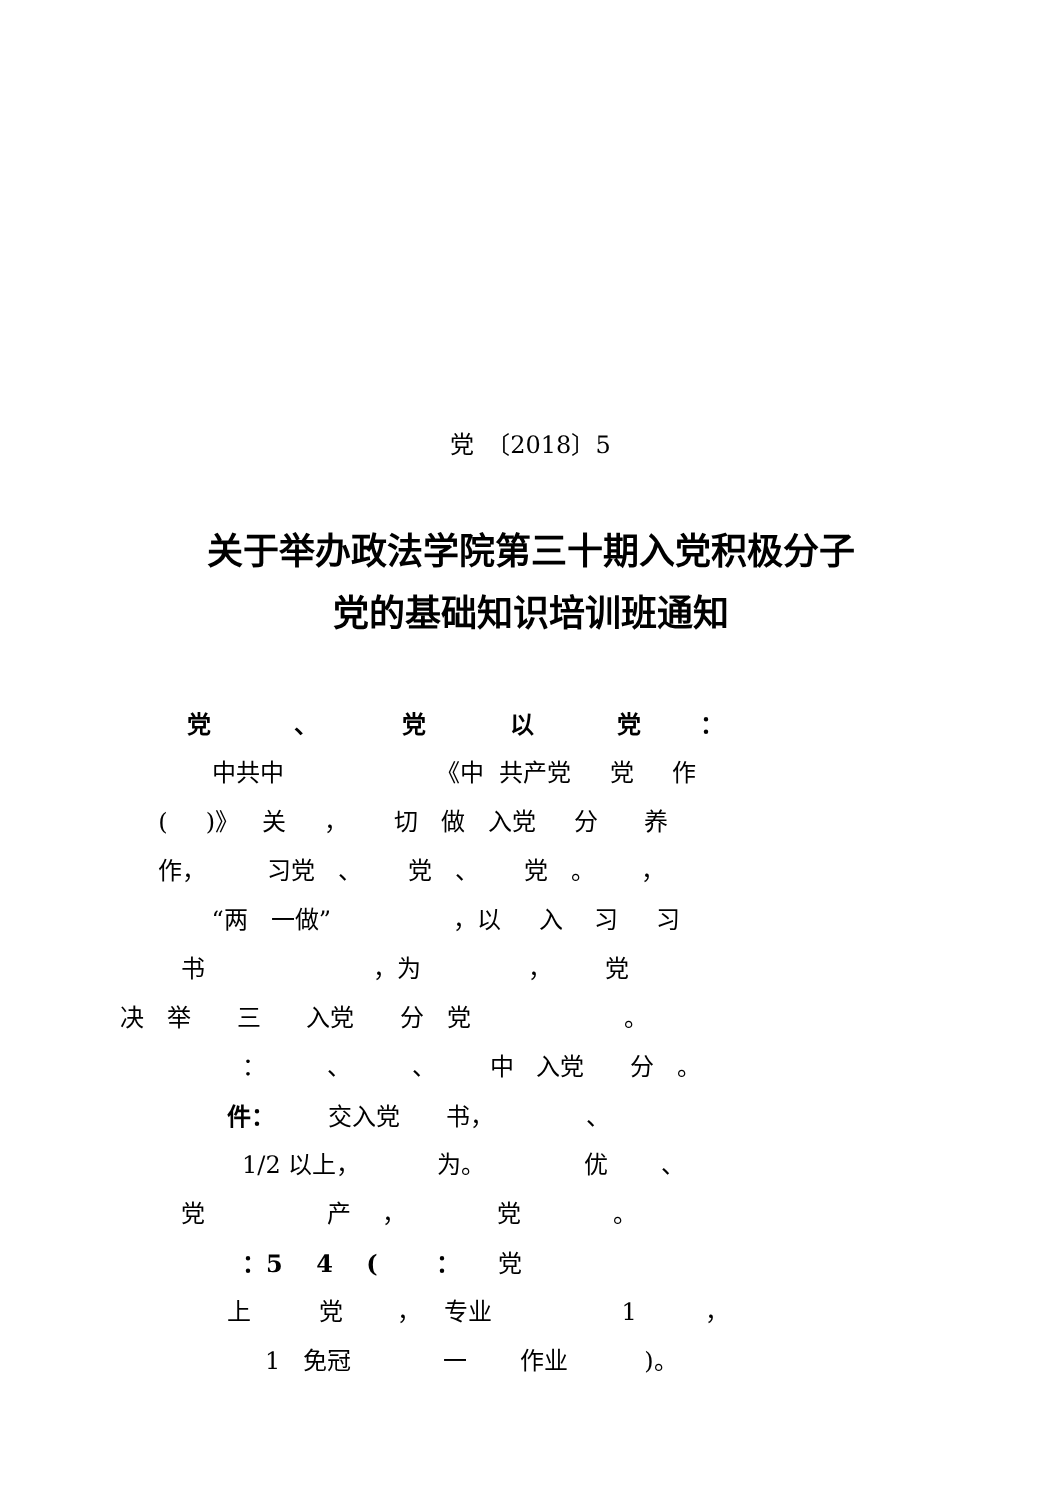党　〔2018〕5
关于举办政法学院第三十期入党积极分子
党的基础知识培训班通知
党 、 党 以 党 ：
中共中 《中 共产党 党 作
( )》 关 ， 切 做 入党 分 养
作， 习党 、 党 、 党 。 ，
“两 一做” ，以 入 习 习
书 ，为 ， 党
决 举 三 入党 分 党 。
： 、 、 中 入党 分 。
件： 交入党 书， 、
1/2 以上， 为。 优 、
党 产 ， 党 。
：5 4 ( ： 党
上 党 ， 专业 1 ，
1 免冠 一 作业 )。